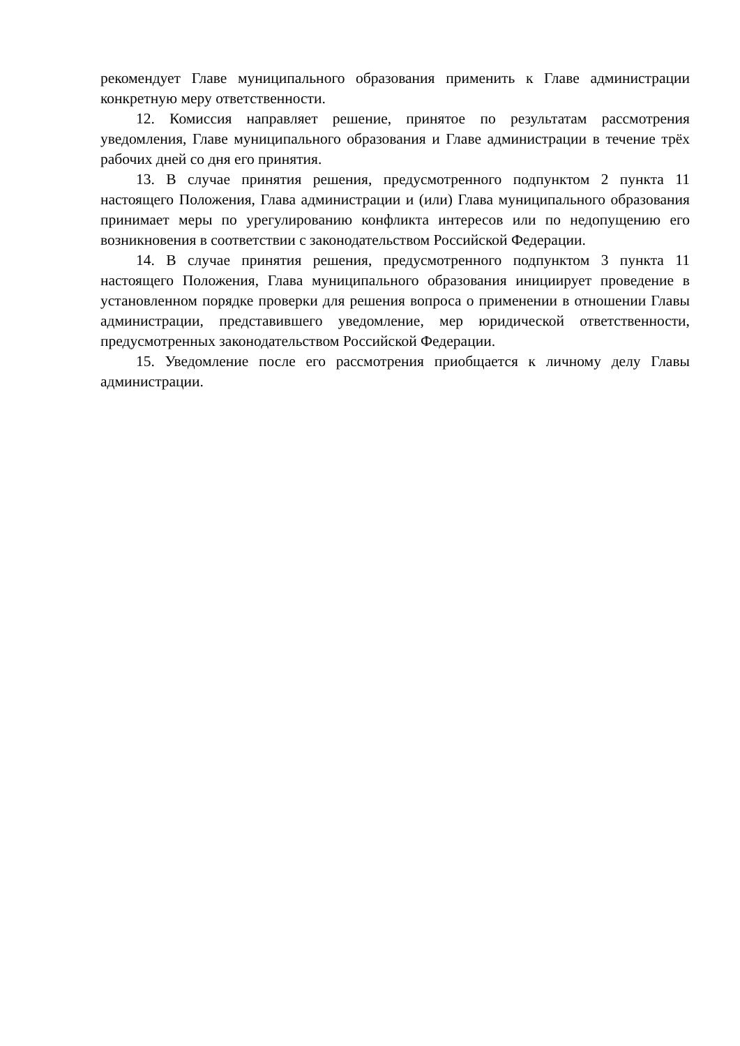рекомендует Главе муниципального образования применить к Главе администрации конкретную меру ответственности.
12. Комиссия направляет решение, принятое по результатам рассмотрения уведомления, Главе муниципального образования и Главе администрации в течение трёх рабочих дней со дня его принятия.
13. В случае принятия решения, предусмотренного подпунктом 2 пункта 11 настоящего Положения, Глава администрации и (или) Глава муниципального образования принимает меры по урегулированию конфликта интересов или по недопущению его возникновения в соответствии с законодательством Российской Федерации.
14. В случае принятия решения, предусмотренного подпунктом 3 пункта 11 настоящего Положения, Глава муниципального образования инициирует проведение в установленном порядке проверки для решения вопроса о применении в отношении Главы администрации, представившего уведомление, мер юридической ответственности, предусмотренных законодательством Российской Федерации.
15. Уведомление после его рассмотрения приобщается к личному делу Главы администрации.